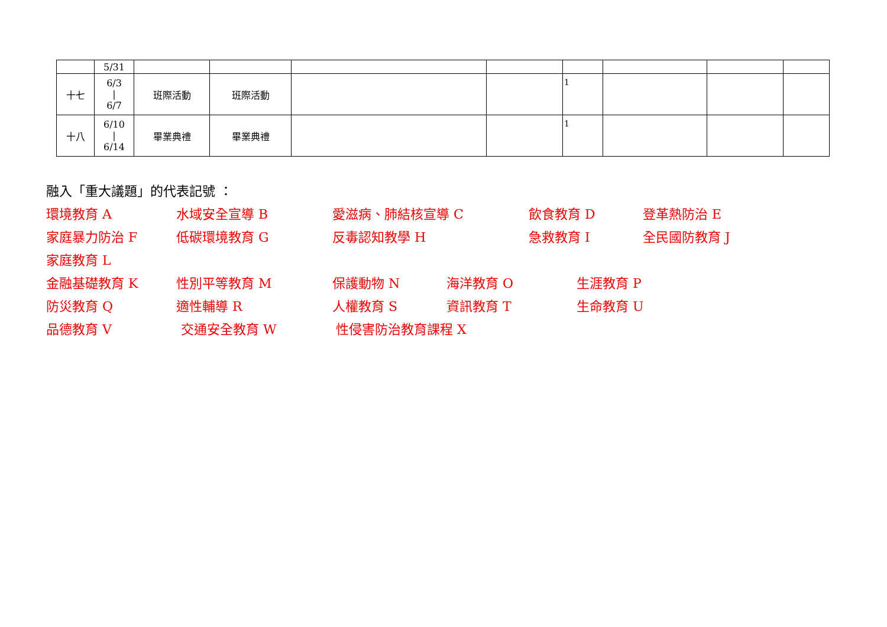| | 5/31 | | | | | | | | |
| 十七 | 6/3 / 6/7 | 班際活動 | 班際活動 | | | 1 | | | |
| 十八 | 6/10 / 6/14 | 畢業典禮 | 畢業典禮 | | | 1 | | | |
融入「重大議題」的代表記號 ：
環境教育 A 水域安全宣導 B 愛滋病、肺結核宣導 C 飲食教育 D 登革熱防治 E
家庭暴力防治 F 低碳環境教育 G 反毒認知教學 H 急救教育 I 全民國防教育 J
家庭教育 L
金融基礎教育 K 性別平等教育 M 保護動物 N 海洋教育 O 生涯教育 P
防災教育 Q 適性輔導 R 人權教育 S 資訊教育 T 生命教育 U
品德教育 V 交通安全教育 W 性侵害防治教育課程 X